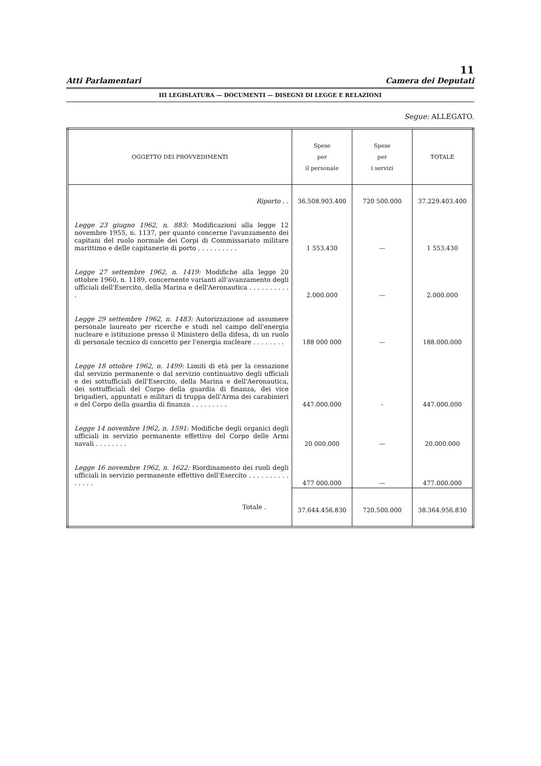11
Atti Parlamentari Camera dei Deputati
III LEGISLATURA — DOCUMENTI — DISEGNI DI LEGGE E RELAZIONI
Segue: ALLEGATO.
| OGGETTO DEI PROVVEDIMENTI | Spese per il personale | Spese per i servizi | TOTALE |
| --- | --- | --- | --- |
| Riporto . . | 36.508.903.400 | 720 500.000 | 37.229.403.400 |
| Legge 23 giugno 1962, n. 883: Modificazioni alla legge 12 novembre 1955, n. 1137, per quanto concerne l'avanzamento dei capitani del ruolo normale dei Corpi di Commissariato militare marittimo e delle capitanerie di porto . . . . . . . . . . | 1 553.430 | — | 1 553.430 |
| Legge 27 settembre 1962, n. 1419: Modifiche alla legge 20 ottobre 1960, n. 1189, concernente varianti all'avanzamento degli ufficiali dell'Esercito, della Marina e dell'Aeronautica . . . . . . . . . . . | 2.000.000 | — | 2.000.000 |
| Legge 29 settembre 1962, n. 1483: Autorizzazione ad assumere personale laureato per ricerche e studi nel campo dell'energia nucleare e istituzione presso il Ministero della difesa, di un ruolo di personale tecnico di concetto per l'energia nucleare . . . . . . . . | 188 000 000 | — | 188.000.000 |
| Legge 18 ottobre 1962, n. 1499: Limiti di età per la cessazione dal servizio permanente o dal servizio continuativo degli ufficiali e dei sottufficiali dell'Esercito, della Marina e dell'Aeronautica, dei sottufficiali del Corpo della guardia di finanza, dei vice brigadieri, appuntati e militari di truppa dell'Arma dei carabinieri e del Corpo della guardia di finanza . . . . . . . . . | 447.000.000 | - | 447.000.000 |
| Legge 14 novembre 1962, n. 1591: Modifiche degli organici degli ufficiali in servizio permanente effettivo del Corpo delle Armi navali . . . . . . . . | 20 000.000 | — | 20.000.000 |
| Legge 16 novembre 1962, n. 1622: Riordinamento dei ruoli degli ufficiali in servizio permanente effettivo dell'Esercito . . . . . . . . . . . . . . . | 477 000.000 | — | 477.000.000 |
| Totale . | 37.644.456.830 | 720.500.000 | 38.364.956.830 |